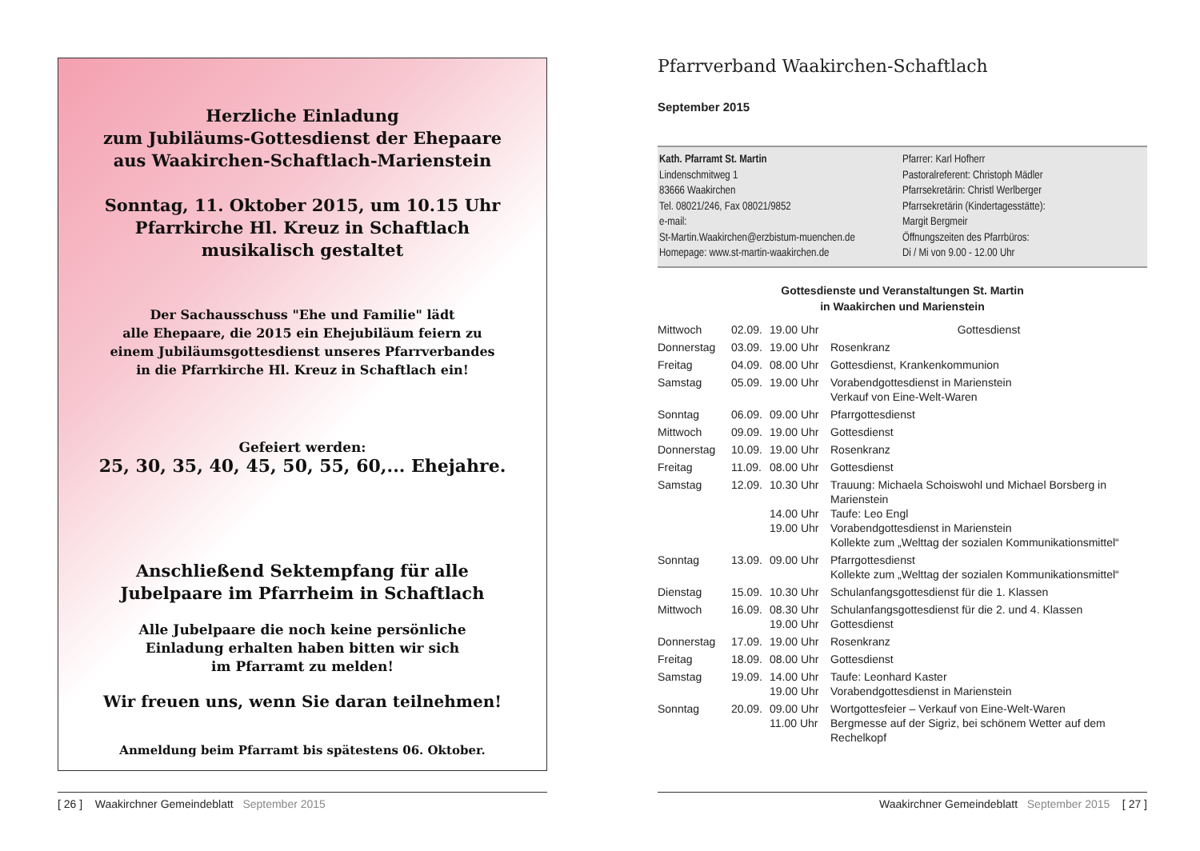Herzliche Einladung
zum Jubiläums-Gottesdienst der Ehepaare
aus Waakirchen-Schaftlach-Marienstein
Sonntag, 11. Oktober 2015, um 10.15 Uhr
Pfarrkirche Hl. Kreuz in Schaftlach
musikalisch gestaltet
Der Sachausschuss "Ehe und Familie" lädt
alle Ehepaare, die 2015 ein Ehejubiläum feiern zu
einem Jubiläumsgottesdienst unseres Pfarrverbandes
in die Pfarrkirche Hl. Kreuz in Schaftlach ein!
Gefeiert werden:
25, 30, 35, 40, 45, 50, 55, 60,... Ehejahre.
Anschließend Sektempfang für alle
Jubelpaare im Pfarrheim in Schaftlach
Alle Jubelpaare die noch keine persönliche
Einladung erhalten haben bitten wir sich
im Pfarramt zu melden!
Wir freuen uns, wenn Sie daran teilnehmen!
Anmeldung beim Pfarramt bis spätestens 06. Oktober.
[ 26 ] Waakirchner Gemeindeblatt September 2015
Pfarrverband Waakirchen-Schaftlach
September 2015
Kath. Pfarramt St. Martin
Lindenschmitweg 1
83666 Waakirchen
Tel. 08021/246, Fax 08021/9852
e-mail:
St-Martin.Waakirchen@erzbistum-muenchen.de
Homepage: www.st-martin-waakirchen.de
Pfarrer: Karl Hofherr
Pastoralreferent: Christoph Mädler
Pfarrsekretärin: Christl Werlberger
Pfarrsekretärin (Kindertagesstätte):
Margit Bergmeir
Öffnungszeiten des Pfarrbüros:
Di / Mi von 9.00 - 12.00 Uhr
Gottesdienste und Veranstaltungen St. Martin
in Waakirchen und Marienstein
| Mittwoch | 02.09. | 19.00 Uhr | Gottesdienst |
| Donnerstag | 03.09. | 19.00 Uhr | Rosenkranz |
| Freitag | 04.09. | 08.00 Uhr | Gottesdienst, Krankenkommunion |
| Samstag | 05.09. | 19.00 Uhr | Vorabendgottesdienst in Marienstein Verkauf von Eine-Welt-Waren |
| Sonntag | 06.09. | 09.00 Uhr | Pfarrgottesdienst |
| Mittwoch | 09.09. | 19.00 Uhr | Gottesdienst |
| Donnerstag | 10.09. | 19.00 Uhr | Rosenkranz |
| Freitag | 11.09. | 08.00 Uhr | Gottesdienst |
| Samstag | 12.09. | 10.30 Uhr 14.00 Uhr 19.00 Uhr | Trauung: Michaela Schoiswohl und Michael Borsberg in Marienstein Taufe: Leo Engl Vorabendgottesdienst in Marienstein Kollekte zum „Welttag der sozialen Kommunikationsmittel“ |
| Sonntag | 13.09. | 09.00 Uhr | Pfarrgottesdienst Kollekte zum „Welttag der sozialen Kommunikationsmittel“ |
| Dienstag | 15.09. | 10.30 Uhr | Schulanfangsgottesdienst für die 1. Klassen |
| Mittwoch | 16.09. | 08.30 Uhr 19.00 Uhr | Schulanfangsgottesdienst für die 2. und 4. Klassen Gottesdienst |
| Donnerstag | 17.09. | 19.00 Uhr | Rosenkranz |
| Freitag | 18.09. | 08.00 Uhr | Gottesdienst |
| Samstag | 19.09. | 14.00 Uhr 19.00 Uhr | Taufe: Leonhard Kaster Vorabendgottesdienst in Marienstein |
| Sonntag | 20.09. | 09.00 Uhr 11.00 Uhr | Wortgottesfeier – Verkauf von Eine-Welt-Waren Bergmesse auf der Sigriz, bei schönem Wetter auf dem Rechelkopf |
Waakirchner Gemeindeblatt September 2015 [ 27 ]